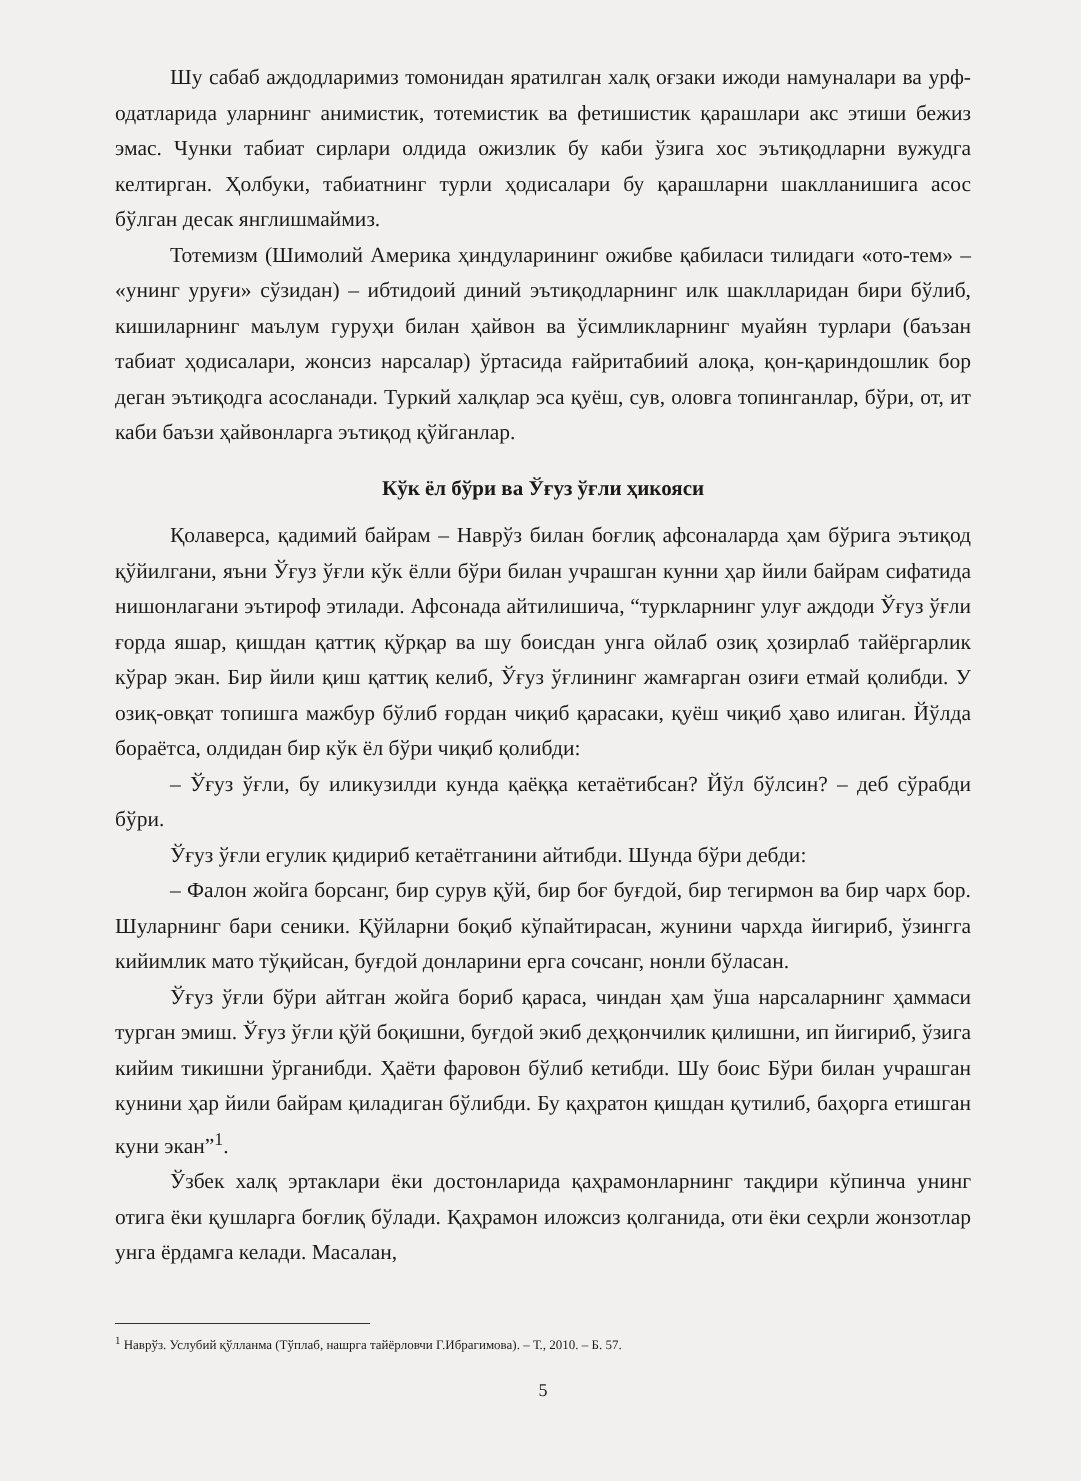Шу сабаб аждодларимиз томонидан яратилган халқ оғзаки ижоди намуналари ва урф-одатларида уларнинг анимистик, тотемистик ва фетишистик қарашлари акс этиши бежиз эмас. Чунки табиат сирлари олдида ожизлик бу каби ўзига хос эътиқодларни вужудга келтирган. Ҳолбуки, табиатнинг турли ҳодисалари бу қарашларни шаклланишига асос бўлган десак янглишмаймиз.
Тотемизм (Шимолий Америка ҳиндуларининг ожибве қабиласи тилидаги «ото-тем» – «унинг уруғи» сўзидан) – ибтидоий диний эътиқодларнинг илк шаклларидан бири бўлиб, кишиларнинг маълум гуруҳи билан ҳайвон ва ўсимликларнинг муайян турлари (баъзан табиат ҳодисалари, жонсиз нарсалар) ўртасида ғайритабиий алоқа, қон-қариндошлик бор деган эътиқодга асосланади. Туркий халқлар эса қуёш, сув, оловга топинганлар, бўри, от, ит каби баъзи ҳайвонларга эътиқод қўйганлар.
Кўк ёл бўри ва Ўғуз ўғли ҳикояси
Қолаверса, қадимий байрам – Наврўз билан боғлиқ афсоналарда ҳам бўрига эътиқод қўйилгани, яъни Ўғуз ўғли кўк ёлли бўри билан учрашган кунни ҳар йили байрам сифатида нишонлагани эътироф этилади. Афсонада айтилишича, “туркларнинг улуғ аждоди Ўғуз ўғли ғорда яшар, қишдан қаттиқ қўрқар ва шу боисдан унга ойлаб озиқ ҳозирлаб тайёргарлик кўрар экан. Бир йили қиш қаттиқ келиб, Ўғуз ўғлининг жамғарган озиғи етмай қолибди. У озиқ-овқат топишга мажбур бўлиб ғордан чиқиб қарасаки, қуёш чиқиб ҳаво илиган. Йўлда бораётса, олдидан бир кўк ёл бўри чиқиб қолибди:
– Ўғуз ўғли, бу иликузилди кунда қаёққа кетаётибсан? Йўл бўлсин? – деб сўрабди бўри.
Ўғуз ўғли егулик қидириб кетаётганини айтибди. Шунда бўри дебди:
– Фалон жойга борсанг, бир сурув қўй, бир боғ буғдой, бир тегирмон ва бир чарх бор. Шуларнинг бари сеники. Қўйларни боқиб кўпайтирасан, жунини чархда йигириб, ўзингга кийимлик мато тўқийсан, буғдой донларини ерга сочсанг, нонли бўласан.
Ўғуз ўғли бўри айтган жойга бориб қараса, чиндан ҳам ўша нарсаларнинг ҳаммаси турган эмиш. Ўғуз ўғли қўй боқишни, буғдой экиб деҳқончилик қилишни, ип йигириб, ўзига кийим тикишни ўрганибди. Ҳаёти фаровон бўлиб кетибди. Шу боис Бўри билан учрашган кунини ҳар йили байрам қиладиган бўлибди. Бу қаҳратон қишдан қутилиб, баҳорга етишган куни экан”<sup>1</sup>.
Ўзбек халқ эртаклари ёки достонларида қаҳрамонларнинг тақдири кўпинча унинг отига ёки қушларга боғлиқ бўлади. Қаҳрамон иложсиз қолганида, оти ёки сеҳрли жонзотлар унга ёрдамга келади. Масалан,
<sup>1</sup> Наврўз. Услубий қўлланма (Тўплаб, нашрга тайёрловчи Г.Ибрагимова). – Т., 2010. – Б. 57.
5